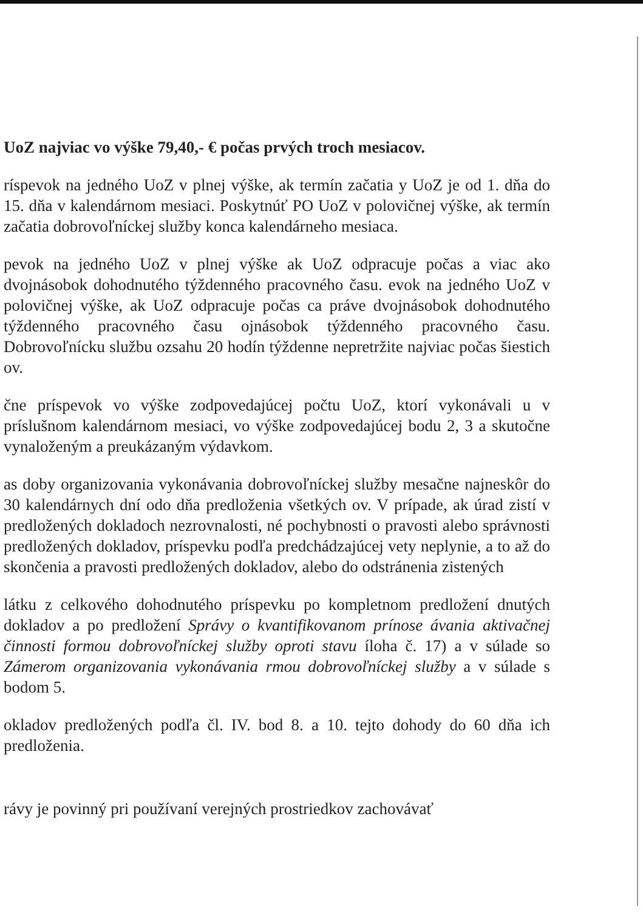UoZ najviac vo výške 79,40,- € počas prvých troch mesiacov.
ríspevok na jedného UoZ v plnej výške, ak termín začatia y UoZ je od 1. dňa do 15. dňa v kalendárnom mesiaci. Poskytnúť PO UoZ v polovičnej výške, ak termín začatia dobrovoľníckej služby konca kalendárneho mesiaca.
pevok na jedného UoZ v plnej výške ak UoZ odpracuje počas a viac ako dvojnásobok dohodnutého týždenného pracovného času. evok na jedného UoZ v polovičnej výške, ak UoZ odpracuje počas ca práve dvojnásobok dohodnutého týždenného pracovného času ojnásobok týždenného pracovného času. Dobrovoľnícku službu ozsahu 20 hodín týždenne nepretržite najviac počas šiestich ov.
čne príspevok vo výške zodpovedajúcej počtu UoZ, ktorí vykonávali u v príslušnom kalendárnom mesiaci, vo výške zodpovedajúcej bodu 2, 3 a skutočne vynaloženým a preukázaným výdavkom.
as doby organizovania vykonávania dobrovoľníckej služby mesačne najneskôr do 30 kalendárnych dní odo dňa predloženia všetkých ov. V prípade, ak úrad zistí v predložených dokladoch nezrovnalosti, né pochybnosti o pravosti alebo správnosti predložených dokladov, príspevku podľa predchádzajúcej vety neplynie, a to až do skončenia a pravosti predložených dokladov, alebo do odstránenia zistených
látku z celkového dohodnutého príspevku po kompletnom predložení dnutých dokladov a po predložení Správy o kvantifikovanom prínose ávania aktivačnej činnosti formou dobrovoľníckej služby oproti stavu íloha č. 17) a v súlade so Zámerom organizovania vykonávania rmou dobrovoľníckej služby a v súlade s bodom 5.
okladov predložených podľa čl. IV. bod 8. a 10. tejto dohody do 60 dňa ich predloženia.
rávy je povinný pri používaní verejných prostriedkov zachovávať